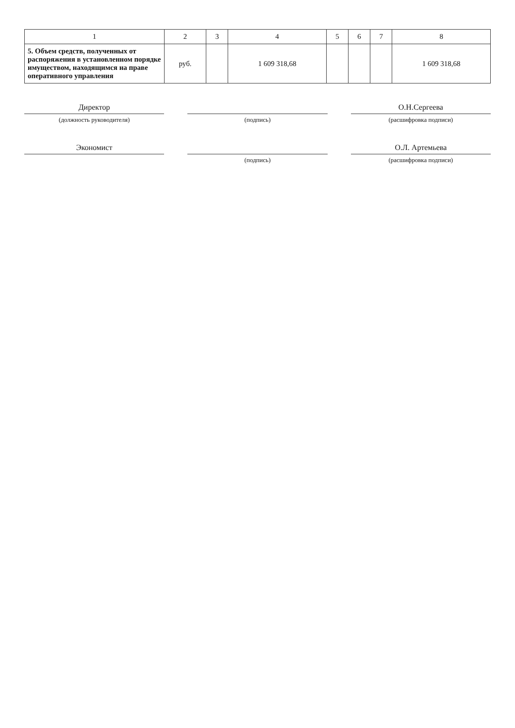| 1 | 2 | 3 | 4 | 5 | 6 | 7 | 8 |
| --- | --- | --- | --- | --- | --- | --- | --- |
| 5. Объем средств, полученных от распоряжения в установленном порядке имуществом, находящимся на праве оперативного управления | руб. | | 1 609 318,68 | | | | 1 609 318,68 |
Директор О.Н.Сергеева
(должность руководителя) (подпись) (расшифровка подписи)
Экономист О.Л. Артемьева
(подпись) (расшифровка подписи)